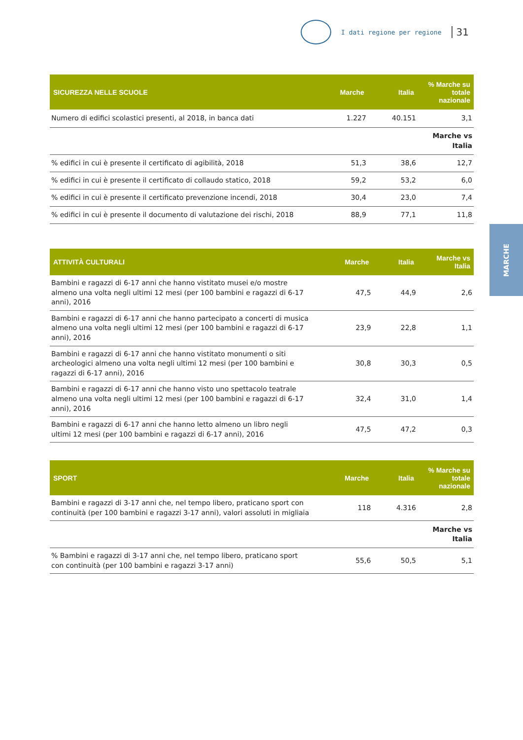I dati regione per regione 31
| SICUREZZA NELLE SCUOLE | Marche | Italia | % Marche su totale nazionale |
| --- | --- | --- | --- |
| Numero di edifici scolastici presenti, al 2018, in banca dati | 1.227 | 40.151 | 3,1 |
| | | | Marche vs Italia |
| % edifici in cui è presente il certificato di agibilità, 2018 | 51,3 | 38,6 | 12,7 |
| % edifici in cui è presente il certificato di collaudo statico, 2018 | 59,2 | 53,2 | 6,0 |
| % edifici in cui è presente il certificato prevenzione incendi, 2018 | 30,4 | 23,0 | 7,4 |
| % edifici in cui è presente il documento di valutazione dei rischi, 2018 | 88,9 | 77,1 | 11,8 |
| ATTIVITÀ CULTURALI | Marche | Italia | Marche vs Italia |
| --- | --- | --- | --- |
| Bambini e ragazzi di 6-17 anni che hanno vistitato musei e/o mostre almeno una volta negli ultimi 12 mesi (per 100 bambini e ragazzi di 6-17 anni), 2016 | 47,5 | 44,9 | 2,6 |
| Bambini e ragazzi di 6-17 anni che hanno partecipato a concerti di musica almeno una volta negli ultimi 12 mesi (per 100 bambini e ragazzi di 6-17 anni), 2016 | 23,9 | 22,8 | 1,1 |
| Bambini e ragazzi di 6-17 anni che hanno vistitato monumenti o siti archeologici almeno una volta negli ultimi 12 mesi (per 100 bambini e ragazzi di 6-17 anni), 2016 | 30,8 | 30,3 | 0,5 |
| Bambini e ragazzi di 6-17 anni che hanno visto uno spettacolo teatrale almeno una volta negli ultimi 12 mesi (per 100 bambini e ragazzi di 6-17 anni), 2016 | 32,4 | 31,0 | 1,4 |
| Bambini e ragazzi di 6-17 anni che hanno letto almeno un libro negli ultimi 12 mesi (per 100 bambini e ragazzi di 6-17 anni), 2016 | 47,5 | 47,2 | 0,3 |
| SPORT | Marche | Italia | % Marche su totale nazionale |
| --- | --- | --- | --- |
| Bambini e ragazzi di 3-17 anni che, nel tempo libero, praticano sport con continuità (per 100 bambini e ragazzi 3-17 anni), valori assoluti in migliaia | 118 | 4.316 | 2,8 |
| | | | Marche vs Italia |
| % Bambini e ragazzi di 3-17 anni che, nel tempo libero, praticano sport con continuità (per 100 bambini e ragazzi 3-17 anni) | 55,6 | 50,5 | 5,1 |
MARCHE